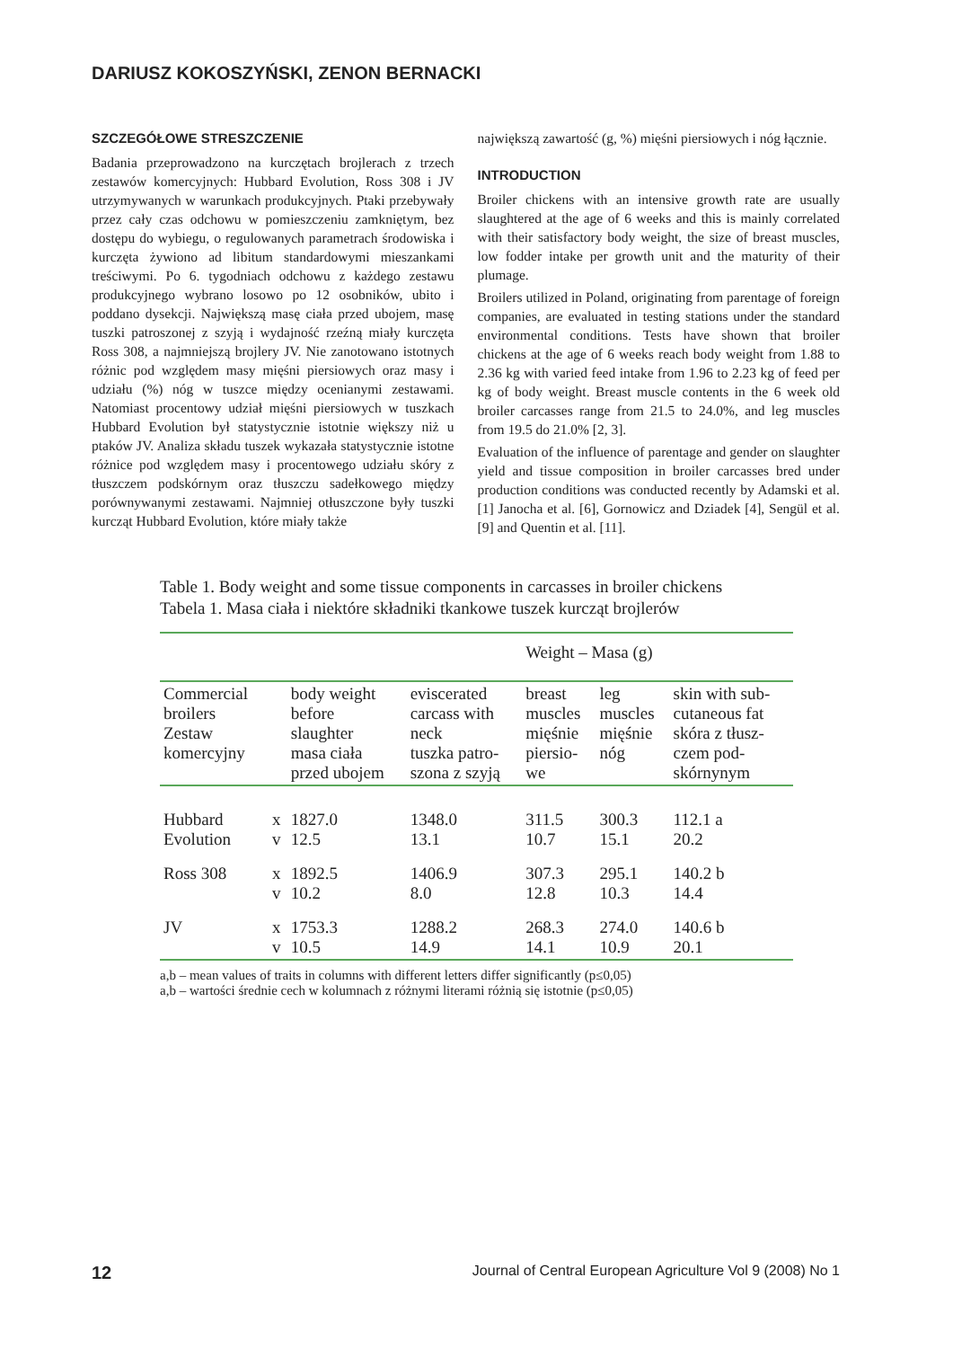DARIUSZ KOKOSZYŃSKI, ZENON BERNACKI
SZCZEGÓŁOWE STRESZCZENIE
Badania przeprowadzono na kurczętach brojlerach z trzech zestawów komercyjnych: Hubbard Evolution, Ross 308 i JV utrzymywanych w warunkach produkcyjnych. Ptaki przebywały przez cały czas odchowu w pomieszczeniu zamkniętym, bez dostępu do wybiegu, o regulowanych parametrach środowiska i kurczęta żywiono ad libitum standardowymi mieszankami treściwymi. Po 6. tygodniach odchowu z każdego zestawu produkcyjnego wybrano losowo po 12 osobników, ubito i poddano dysekcji. Największą masę ciała przed ubojem, masę tuszki patroszonej z szyją i wydajność rzeźną miały kurczęta Ross 308, a najmniejszą brojlery JV. Nie zanotowano istotnych różnic pod względem masy mięśni piersiowych oraz masy i udziału (%) nóg w tuszce między ocenianymi zestawami. Natomiast procentowy udział mięśni piersiowych w tuszkach Hubbard Evolution był statystycznie istotnie większy niż u ptaków JV. Analiza składu tuszek wykazała statystycznie istotne różnice pod względem masy i procentowego udziału skóry z tłuszczem podskórnym oraz tłuszczu sadełkowego między porównywanymi zestawami. Najmniej otłuszczone były tuszki kurcząt Hubbard Evolution, które miały także
największą zawartość (g, %) mięśni piersiowych i nóg łącznie.
INTRODUCTION
Broiler chickens with an intensive growth rate are usually slaughtered at the age of 6 weeks and this is mainly correlated with their satisfactory body weight, the size of breast muscles, low fodder intake per growth unit and the maturity of their plumage.
Broilers utilized in Poland, originating from parentage of foreign companies, are evaluated in testing stations under the standard environmental conditions. Tests have shown that broiler chickens at the age of 6 weeks reach body weight from 1.88 to 2.36 kg with varied feed intake from 1.96 to 2.23 kg of feed per kg of body weight. Breast muscle contents in the 6 week old broiler carcasses range from 21.5 to 24.0%, and leg muscles from 19.5 do 21.0% [2, 3].
Evaluation of the influence of parentage and gender on slaughter yield and tissue composition in broiler carcasses bred under production conditions was conducted recently by Adamski et al. [1] Janocha et al. [6], Gornowicz and Dziadek [4], Sengül et al. [9] and Quentin et al. [11].
Table 1. Body weight and some tissue components in carcasses in broiler chickens
Tabela 1. Masa ciała i niektóre składniki tkankowe tuszek kurcząt brojlerów
| | | | | Weight – Masa (g) | | |
| Commercial broilers Zestaw komercyjny | | body weight before slaughter masa ciała przed ubojem | eviscerated carcass with neck tuszka patro- szona z szyją | breast muscles mięśnie piersio- we | leg muscles mięśnie nóg | skin with sub- cutaneous fat skóra z tłusz- czem pod- skórnynym |
| Hubbard Evolution | x v | 1827.0 12.5 | 1348.0 13.1 | 311.5 10.7 | 300.3 15.1 | 112.1 a 20.2 |
| Ross 308 | x v | 1892.5 10.2 | 1406.9 8.0 | 307.3 12.8 | 295.1 10.3 | 140.2 b 14.4 |
| JV | x v | 1753.3 10.5 | 1288.2 14.9 | 268.3 14.1 | 274.0 10.9 | 140.6 b 20.1 |
a,b – mean values of traits in columns with different letters differ significantly (p≤0,05)
a,b – wartości średnie cech w kolumnach z różnymi literami różnią się istotnie (p≤0,05)
12 Journal of Central European Agriculture Vol 9 (2008) No 1